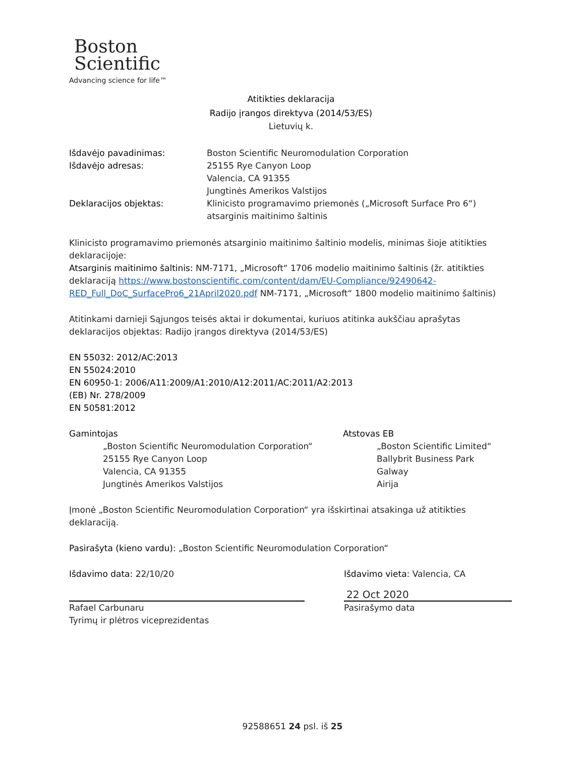Boston
Scientific
Advancing science for life™
Atitikties deklaracija
Radijo įrangos direktyva (2014/53/ES)
Lietuvių k.
Išdavėjo pavadinimas: Boston Scientific Neuromodulation Corporation
Išdavėjo adresas: 25155 Rye Canyon Loop
Valencia, CA 91355
Jungtinės Amerikos Valstijos
Deklaracijos objektas: Klinicisto programavimo priemonės („Microsoft Surface Pro 6“)
atsarginis maitinimo šaltinis
Klinicisto programavimo priemonės atsarginio maitinimo šaltinio modelis, minimas šioje atitikties deklaracijoje:
Atsarginis maitinimo šaltinis: NM-7171, „Microsoft“ 1706 modelio maitinimo šaltinis (žr. atitikties deklaraciją https://www.bostonscientific.com/content/dam/EU-Compliance/92490642-RED_Full_DoC_SurfacePro6_21April2020.pdf NM-7171, „Microsoft“ 1800 modelio maitinimo šaltinis)
Atitinkami darnieji Sąjungos teisės aktai ir dokumentai, kuriuos atitinka aukščiau aprašytas deklaracijos objektas: Radijo įrangos direktyva (2014/53/ES)
EN 55032: 2012/AC:2013
EN 55024:2010
EN 60950-1: 2006/A11:2009/A1:2010/A12:2011/AC:2011/A2:2013
(EB) Nr. 278/2009
EN 50581:2012
Gamintojas
„Boston Scientific Neuromodulation Corporation“
25155 Rye Canyon Loop
Valencia, CA 91355
Jungtinės Amerikos Valstijos
Atstovas EB
„Boston Scientific Limited“
Ballybrit Business Park
Galway
Airija
Įmonė „Boston Scientific Neuromodulation Corporation“ yra išskirtinai atsakinga už atitikties deklaraciją.
Pasirašyta (kieno vardu): „Boston Scientific Neuromodulation Corporation“
Išdavimo data: 22/10/20
Rafael Carbunaru
Tyrimų ir plėtros viceprezidentas
Išdavimo vieta: Valencia, CA
22 Oct 2020
Pasirašymo data
92588651 24 psl. iš 25